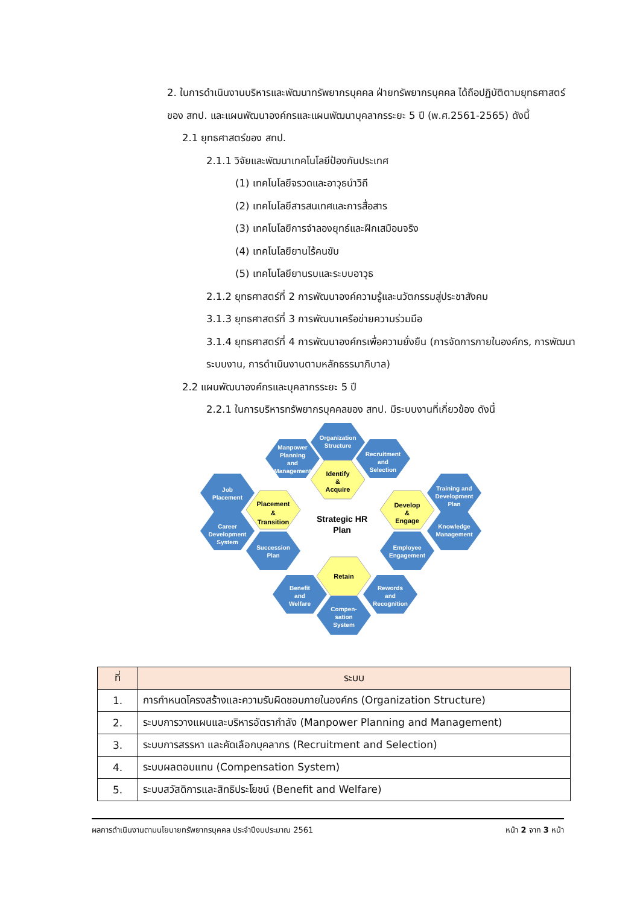2. ในการดำเนินงานบริหารและพัฒนาทรัพยากรบุคคล ฝ่ายทรัพยากรบุคคล ได้ถือปฏิบัติตามยุทธศาสตร์ของ สทป. และแผนพัฒนาองค์กรและแผนพัฒนาบุคลากรระยะ 5 ปี (พ.ศ.2561-2565) ดังนี้
2.1 ยุทธศาสตร์ของ สทป.
2.1.1 วิจัยและพัฒนาเทคโนโลยีป้องกันประเทศ
(1) เทคโนโลยีจรวดและอาวุธนำวิถี
(2) เทคโนโลยีสารสนเทศและการสื่อสาร
(3) เทคโนโลยีการจำลองยุทธ์และฝึกเสมือนจริง
(4) เทคโนโลยียานไร้คนขับ
(5) เทคโนโลยียานรบและระบบอาวุธ
2.1.2 ยุทธศาสตร์ที่ 2 การพัฒนาองค์ความรู้และนวัตกรรมสู่ประชาสังคม
3.1.3 ยุทธศาสตร์ที่ 3 การพัฒนาเครือข่ายความร่วมมือ
3.1.4 ยุทธศาสตร์ที่ 4 การพัฒนาองค์กรเพื่อความยั่งยืน (การจัดการภายในองค์กร, การพัฒนาระบบงาน, การดำเนินงานตามหลักธรรมาภิบาล)
2.2 แผนพัฒนาองค์กรและบุคลากรระยะ 5 ปี
2.2.1 ในการบริหารทรัพยากรบุคคลของ สทป. มีระบบงานที่เกี่ยวข้อง ดังนี้
Organization
Structure
Manpower
Planning
and
Management
Recruitment
and
Selection
Job
Placement
Career
Development
System
Succession
Plan
Training and
Development
Plan
Knowledge
Management
Employee
Engagement
Benefit
and
Welfare
Rewords
and
Recognition
Compen-
sation
System
Identify
&
Acquire
Placement
&
Transition
Develop
&
Engage
Retain
Strategic HR
Plan
| ที่ | ระบบ |
| --- | --- |
| 1. | การกำหนดโครงสร้างและความรับผิดชอบภายในองค์กร (Organization Structure) |
| 2. | ระบบการวางแผนและบริหารอัตรากำลัง (Manpower Planning and Management) |
| 3. | ระบบการสรรหา และคัดเลือกบุคลากร (Recruitment and Selection) |
| 4. | ระบบผลตอบแทน (Compensation System) |
| 5. | ระบบสวัสดิการและสิทธิประโยชน์ (Benefit and Welfare) |
ผลการดำเนินงานตามนโยบายทรัพยากรบุคคล ประจำปีงบประมาณ 2561 หน้า 2 จาก 3 หน้า